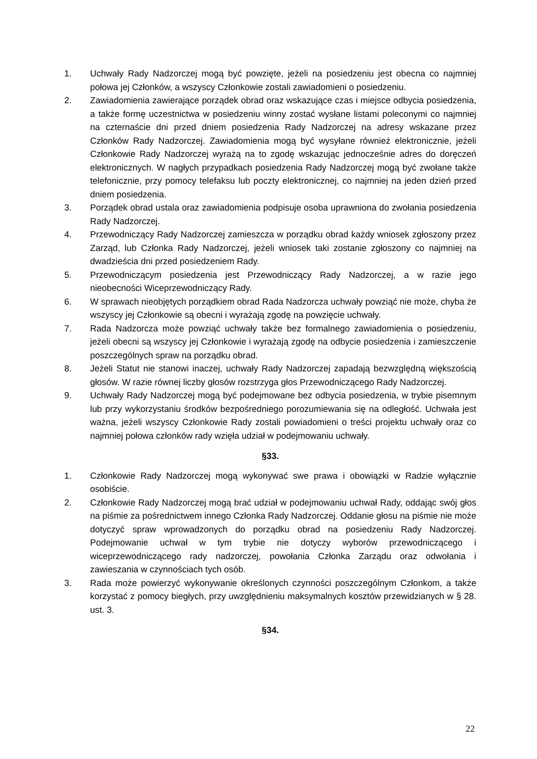1. Uchwały Rady Nadzorczej mogą być powzięte, jeżeli na posiedzeniu jest obecna co najmniej połowa jej Członków, a wszyscy Członkowie zostali zawiadomieni o posiedzeniu.
2. Zawiadomienia zawierające porządek obrad oraz wskazujące czas i miejsce odbycia posiedzenia, a także formę uczestnictwa w posiedzeniu winny zostać wysłane listami poleconymi co najmniej na czternaście dni przed dniem posiedzenia Rady Nadzorczej na adresy wskazane przez Członków Rady Nadzorczej. Zawiadomienia mogą być wysyłane również elektronicznie, jeżeli Członkowie Rady Nadzorczej wyrażą na to zgodę wskazując jednocześnie adres do doręczeń elektronicznych. W nagłych przypadkach posiedzenia Rady Nadzorczej mogą być zwołane także telefonicznie, przy pomocy telefaksu lub poczty elektronicznej, co najmniej na jeden dzień przed dniem posiedzenia.
3. Porządek obrad ustala oraz zawiadomienia podpisuje osoba uprawniona do zwołania posiedzenia Rady Nadzorczej.
4. Przewodniczący Rady Nadzorczej zamieszcza w porządku obrad każdy wniosek zgłoszony przez Zarząd, lub Członka Rady Nadzorczej, jeżeli wniosek taki zostanie zgłoszony co najmniej na dwadzieścia dni przed posiedzeniem Rady.
5. Przewodniczącym posiedzenia jest Przewodniczący Rady Nadzorczej, a w razie jego nieobecności Wiceprzewodniczący Rady.
6. W sprawach nieobjętych porządkiem obrad Rada Nadzorcza uchwały powziąć nie może, chyba że wszyscy jej Członkowie są obecni i wyrażają zgodę na powzięcie uchwały.
7. Rada Nadzorcza może powziąć uchwały także bez formalnego zawiadomienia o posiedzeniu, jeżeli obecni są wszyscy jej Członkowie i wyrażają zgodę na odbycie posiedzenia i zamieszczenie poszczególnych spraw na porządku obrad.
8. Jeżeli Statut nie stanowi inaczej, uchwały Rady Nadzorczej zapadają bezwzględną większością głosów. W razie równej liczby głosów rozstrzyga głos Przewodniczącego Rady Nadzorczej.
9. Uchwały Rady Nadzorczej mogą być podejmowane bez odbycia posiedzenia, w trybie pisemnym lub przy wykorzystaniu środków bezpośredniego porozumiewania się na odległość. Uchwała jest ważna, jeżeli wszyscy Członkowie Rady zostali powiadomieni o treści projektu uchwały oraz co najmniej połowa członków rady wzięła udział w podejmowaniu uchwały.
§33.
1. Członkowie Rady Nadzorczej mogą wykonywać swe prawa i obowiązki w Radzie wyłącznie osobiście.
2. Członkowie Rady Nadzorczej mogą brać udział w podejmowaniu uchwał Rady, oddając swój głos na piśmie za pośrednictwem innego Członka Rady Nadzorczej. Oddanie głosu na piśmie nie może dotyczyć spraw wprowadzonych do porządku obrad na posiedzeniu Rady Nadzorczej. Podejmowanie uchwał w tym trybie nie dotyczy wyborów przewodniczącego i wiceprzewodniczącego rady nadzorczej, powołania Członka Zarządu oraz odwołania i zawieszania w czynnościach tych osób.
3. Rada może powierzyć wykonywanie określonych czynności poszczególnym Członkom, a także korzystać z pomocy biegłych, przy uwzględnieniu maksymalnych kosztów przewidzianych w § 28. ust. 3.
§34.
22